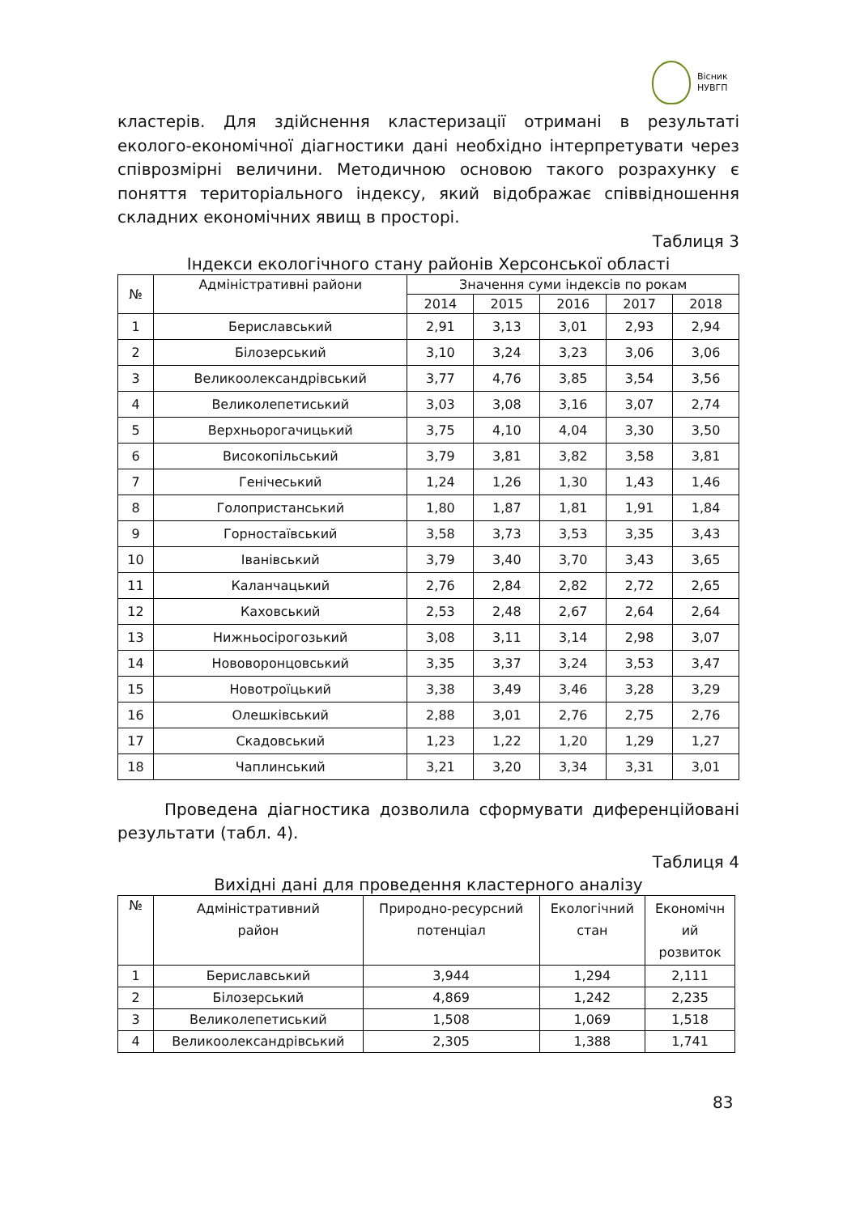Вісник
НУВГП
кластерів. Для здійснення кластеризації отримані в результаті еколого-економічної діагностики дані необхідно інтерпретувати через співрозмірні величини. Методичною основою такого розрахунку є поняття територіального індексу, який відображає співвідношення складних економічних явищ в просторі.
Таблиця 3
Індекси екологічного стану районів Херсонської області
| № | Адміністративні райони | Значення суми індексів по рокам | | | | |
| --- | --- | --- | --- | --- | --- | --- |
| | | 2014 | 2015 | 2016 | 2017 | 2018 |
| 1 | Бериславський | 2,91 | 3,13 | 3,01 | 2,93 | 2,94 |
| 2 | Білозерський | 3,10 | 3,24 | 3,23 | 3,06 | 3,06 |
| 3 | Великоолександрівський | 3,77 | 4,76 | 3,85 | 3,54 | 3,56 |
| 4 | Великолепетиський | 3,03 | 3,08 | 3,16 | 3,07 | 2,74 |
| 5 | Верхньорогачицький | 3,75 | 4,10 | 4,04 | 3,30 | 3,50 |
| 6 | Високопільський | 3,79 | 3,81 | 3,82 | 3,58 | 3,81 |
| 7 | Генічеський | 1,24 | 1,26 | 1,30 | 1,43 | 1,46 |
| 8 | Голопристанський | 1,80 | 1,87 | 1,81 | 1,91 | 1,84 |
| 9 | Горностаївський | 3,58 | 3,73 | 3,53 | 3,35 | 3,43 |
| 10 | Іванівський | 3,79 | 3,40 | 3,70 | 3,43 | 3,65 |
| 11 | Каланчацький | 2,76 | 2,84 | 2,82 | 2,72 | 2,65 |
| 12 | Каховський | 2,53 | 2,48 | 2,67 | 2,64 | 2,64 |
| 13 | Нижньосірогозький | 3,08 | 3,11 | 3,14 | 2,98 | 3,07 |
| 14 | Нововоронцовський | 3,35 | 3,37 | 3,24 | 3,53 | 3,47 |
| 15 | Новотроїцький | 3,38 | 3,49 | 3,46 | 3,28 | 3,29 |
| 16 | Олешківський | 2,88 | 3,01 | 2,76 | 2,75 | 2,76 |
| 17 | Скадовський | 1,23 | 1,22 | 1,20 | 1,29 | 1,27 |
| 18 | Чаплинський | 3,21 | 3,20 | 3,34 | 3,31 | 3,01 |
Проведена діагностика дозволила сформувати диференційовані результати (табл. 4).
Таблиця 4
Вихідні дані для проведення кластерного аналізу
| № | Адміністративний район | Природно-ресурсний потенціал | Екологічний стан | Економічн ий розвиток |
| --- | --- | --- | --- | --- |
| 1 | Бериславський | 3,944 | 1,294 | 2,111 |
| 2 | Білозерський | 4,869 | 1,242 | 2,235 |
| 3 | Великолепетиський | 1,508 | 1,069 | 1,518 |
| 4 | Великоолександрівський | 2,305 | 1,388 | 1,741 |
83